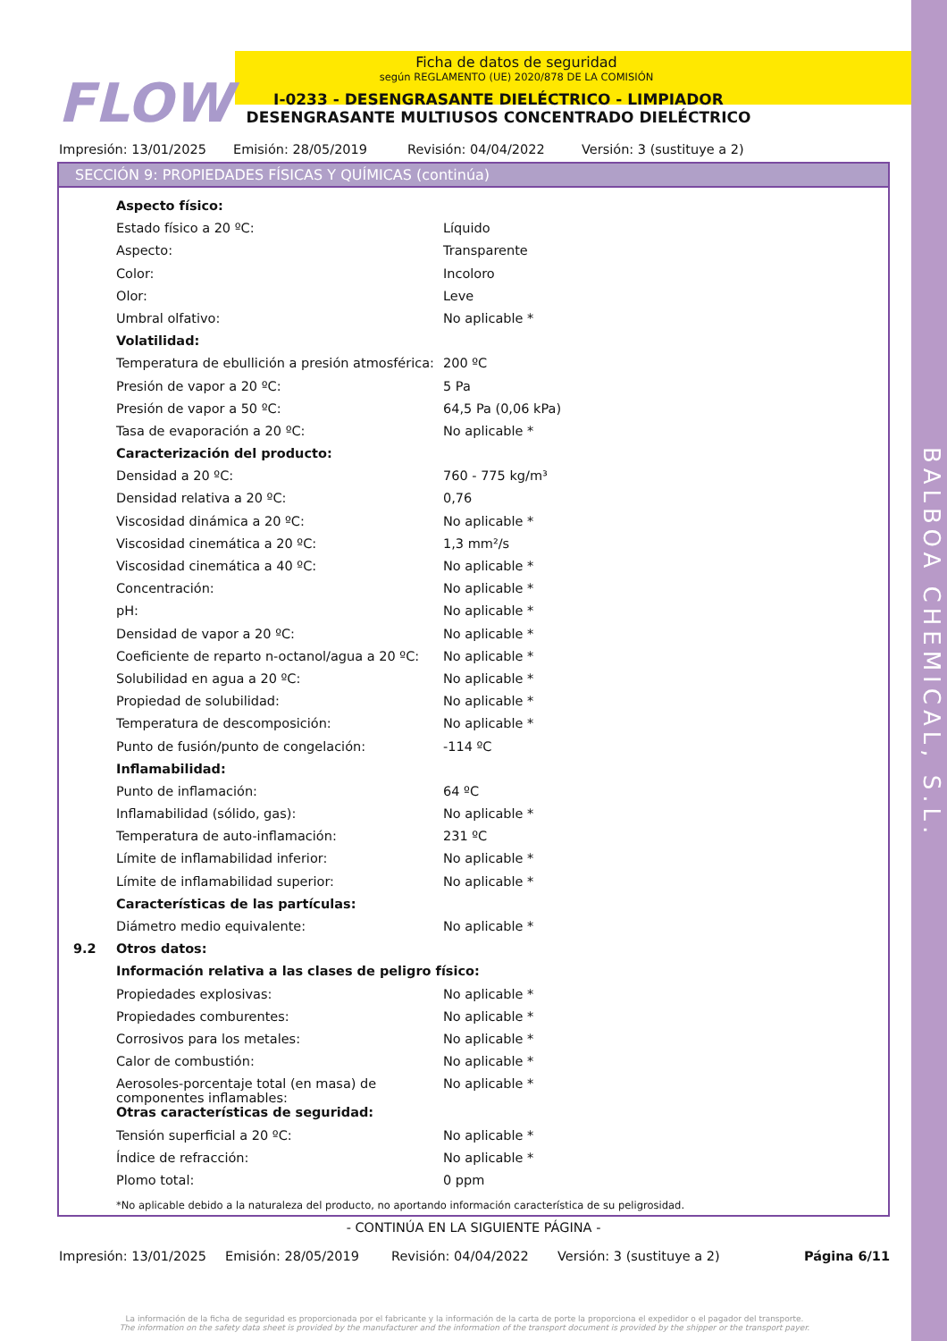BALBOA CHEMICAL, S.L.
FLOW
Ficha de datos de seguridad
según REGLAMENTO (UE) 2020/878 DE LA COMISIÓN
I-0233 - DESENGRASANTE DIELÉCTRICO - LIMPIADOR DESENGRASANTE MULTIUSOS CONCENTRADO DIELÉCTRICO
Impresión: 13/01/2025 Emisión: 28/05/2019 Revisión: 04/04/2022 Versión: 3 (sustituye a 2)
SECCIÓN 9: PROPIEDADES FÍSICAS Y QUÍMICAS (continúa)
| | Aspecto físico: | |
| | Estado físico a 20 ºC: | Líquido |
| | Aspecto: | Transparente |
| | Color: | Incoloro |
| | Olor: | Leve |
| | Umbral olfativo: | No aplicable * |
| | Volatilidad: | |
| | Temperatura de ebullición a presión atmosférica: | 200 ºC |
| | Presión de vapor a 20 ºC: | 5 Pa |
| | Presión de vapor a 50 ºC: | 64,5 Pa (0,06 kPa) |
| | Tasa de evaporación a 20 ºC: | No aplicable * |
| | Caracterización del producto: | |
| | Densidad a 20 ºC: | 760 - 775 kg/m³ |
| | Densidad relativa a 20 ºC: | 0,76 |
| | Viscosidad dinámica a 20 ºC: | No aplicable * |
| | Viscosidad cinemática a 20 ºC: | 1,3 mm²/s |
| | Viscosidad cinemática a 40 ºC: | No aplicable * |
| | Concentración: | No aplicable * |
| | pH: | No aplicable * |
| | Densidad de vapor a 20 ºC: | No aplicable * |
| | Coeficiente de reparto n-octanol/agua a 20 ºC: | No aplicable * |
| | Solubilidad en agua a 20 ºC: | No aplicable * |
| | Propiedad de solubilidad: | No aplicable * |
| | Temperatura de descomposición: | No aplicable * |
| | Punto de fusión/punto de congelación: | -114 ºC |
| | Inflamabilidad: | |
| | Punto de inflamación: | 64 ºC |
| | Inflamabilidad (sólido, gas): | No aplicable * |
| | Temperatura de auto-inflamación: | 231 ºC |
| | Límite de inflamabilidad inferior: | No aplicable * |
| | Límite de inflamabilidad superior: | No aplicable * |
| | Características de las partículas: | |
| | Diámetro medio equivalente: | No aplicable * |
| 9.2 | Otros datos: | |
| | Información relativa a las clases de peligro físico: | |
| | Propiedades explosivas: | No aplicable * |
| | Propiedades comburentes: | No aplicable * |
| | Corrosivos para los metales: | No aplicable * |
| | Calor de combustión: | No aplicable * |
| | Aerosoles-porcentaje total (en masa) de componentes inflamables: | No aplicable * |
| | Otras características de seguridad: | |
| | Tensión superficial a 20 ºC: | No aplicable * |
| | Índice de refracción: | No aplicable * |
| | Plomo total: | 0 ppm |
*No aplicable debido a la naturaleza del producto, no aportando información característica de su peligrosidad.
- CONTINÚA EN LA SIGUIENTE PÁGINA -
Impresión: 13/01/2025 Emisión: 28/05/2019 Revisión: 04/04/2022 Versión: 3 (sustituye a 2) Página 6/11
La información de la ficha de seguridad es proporcionada por el fabricante y la información de la carta de porte la proporciona el expedidor o el pagador del transporte.
The information on the safety data sheet is provided by the manufacturer and the information of the transport document is provided by the shipper or the transport payer.